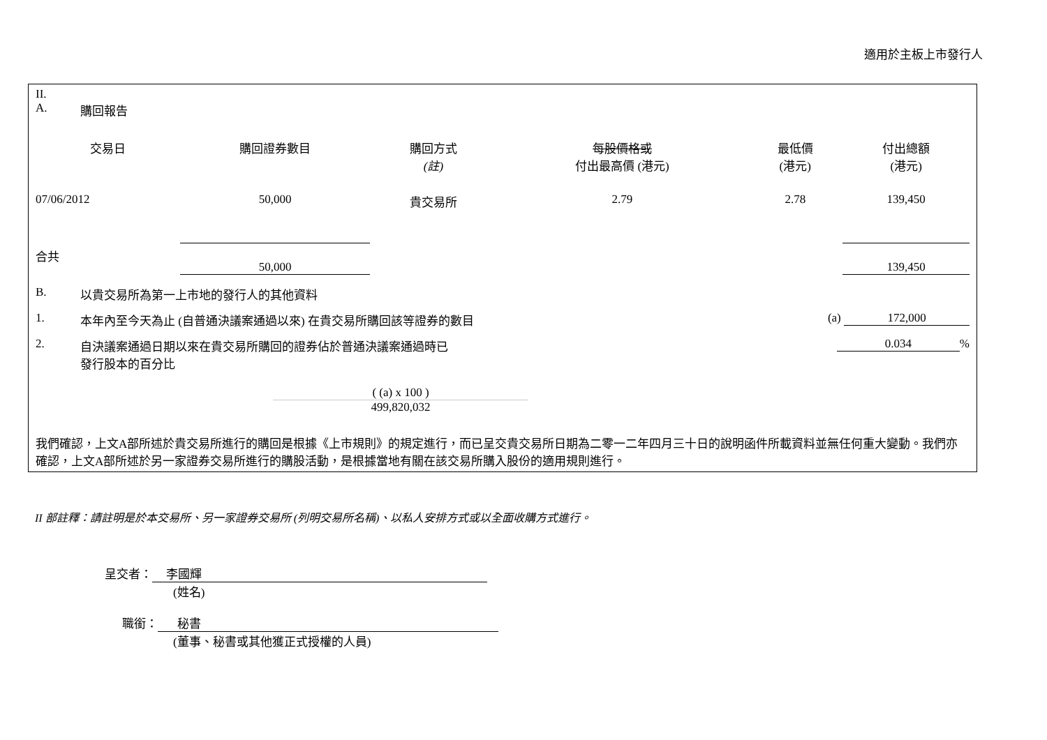適用於主板上市發行人
II.
A. 購回報告
| 交易日 | 購回證券數目 | 購回方式 (註) | 每股價格或 付出最高價 (港元) | 最低價 (港元) | 付出總額 (港元) |
| --- | --- | --- | --- | --- | --- |
| 07/06/2012 | 50,000 | 貴交易所 | 2.79 | 2.78 | 139,450 |
| 合共 | 50,000 | | | | 139,450 |
B. 以貴交易所為第一上市地的發行人的其他資料
1. 本年內至今天為止 (自普通決議案通過以來) 在貴交易所購回該等證券的數目 (a) 172,000
2. 自決議案通過日期以來在貴交易所購回的證券佔於普通決議案通過時已發行股本的百分比 0.034%
( (a) x 100 )
499,820,032
我們確認，上文A部所述於貴交易所進行的購回是根據《上市規則》的規定進行，而已呈交貴交易所日期為二零一二年四月三十日的說明函件所載資料並無任何重大變動。我們亦確認，上文A部所述於另一家證券交易所進行的購股活動，是根據當地有關在該交易所購入股份的適用規則進行。
II 部註釋：請註明是於本交易所、另一家證券交易所 (列明交易所名稱)、以私人安排方式或以全面收購方式進行。
呈交者： 李國輝
(姓名)
職銜： 秘書
(董事、秘書或其他獲正式授權的人員)